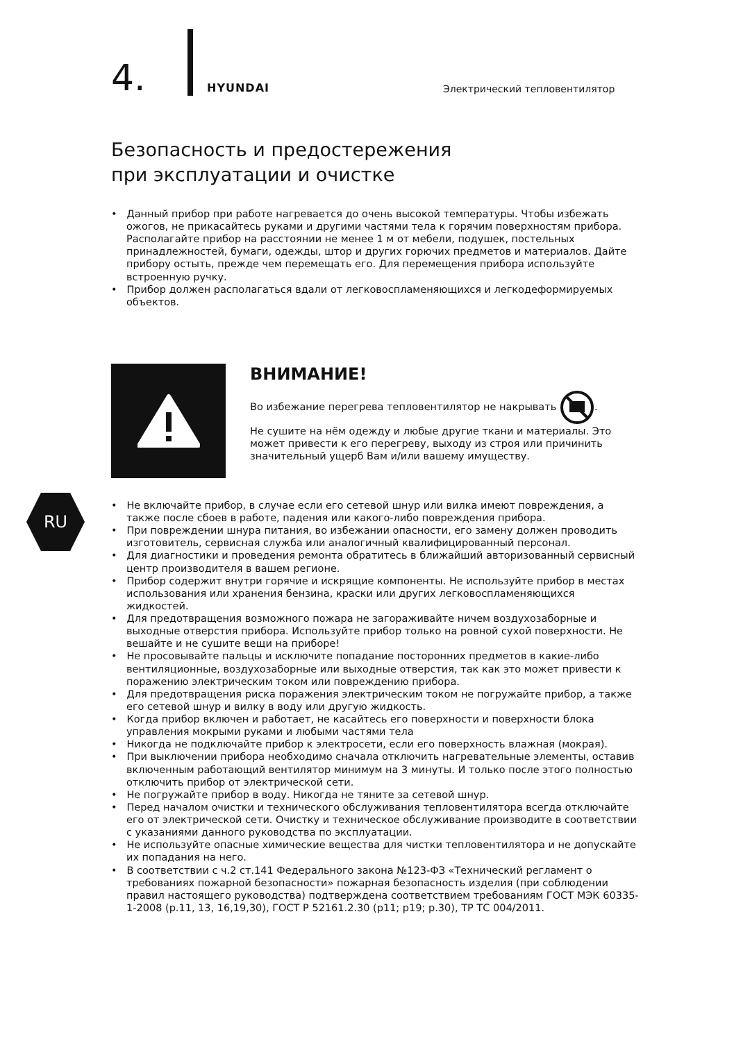4.
HYUNDAI
Электрический тепловентилятор
Безопасность и предостережения
при эксплуатации и очистке
• Данный прибор при работе нагревается до очень высокой температуры. Чтобы избежать ожогов, не прикасайтесь руками и другими частями тела к горячим поверхностям прибора. Располагайте прибор на расстоянии не менее 1 м от мебели, подушек, постельных принадлежностей, бумаги, одежды, штор и других горючих предметов и материалов. Дайте прибору остыть, прежде чем перемещать его. Для перемещения прибора используйте встроенную ручку.
• Прибор должен располагаться вдали от легковоспламеняющихся и легкодеформируемых объектов.
ВНИМАНИЕ!
Во избежание перегрева тепловентилятор не накрывать .
Не сушите на нём одежду и любые другие ткани и материалы. Это может привести к его перегреву, выходу из строя или причинить значительный ущерб Вам и/или вашему имуществу.
RU
• Не включайте прибор, в случае если его сетевой шнур или вилка имеют повреждения, а также после сбоев в работе, падения или какого-либо повреждения прибора.
• При повреждении шнура питания, во избежании опасности, его замену должен проводить изготовитель, сервисная служба или аналогичный квалифицированный персонал.
• Для диагностики и проведения ремонта обратитесь в ближайший авторизованный сервисный центр производителя в вашем регионе.
• Прибор содержит внутри горячие и искрящие компоненты. Не используйте прибор в местах использования или хранения бензина, краски или других легковоспламеняющихся жидкостей.
• Для предотвращения возможного пожара не загораживайте ничем воздухозаборные и выходные отверстия прибора. Используйте прибор только на ровной сухой поверхности. Не вешайте и не сушите вещи на приборе!
• Не просовывайте пальцы и исключите попадание посторонних предметов в какие-либо вентиляционные, воздухозаборные или выходные отверстия, так как это может привести к поражению электрическим током или повреждению прибора.
• Для предотвращения риска поражения электрическим током не погружайте прибор, а также его сетевой шнур и вилку в воду или другую жидкость.
• Когда прибор включен и работает, не касайтесь его поверхности и поверхности блока управления мокрыми руками и любыми частями тела
• Никогда не подключайте прибор к электросети, если его поверхность влажная (мокрая).
• При выключении прибора необходимо сначала отключить нагревательные элементы, оставив включенным работающий вентилятор минимум на 3 минуты. И только после этого полностью отключить прибор от электрической сети.
• Не погружайте прибор в воду. Никогда не тяните за сетевой шнур.
• Перед началом очистки и технического обслуживания тепловентилятора всегда отключайте его от электрической сети. Очистку и техническое обслуживание производите в соответствии с указаниями данного руководства по эксплуатации.
• Не используйте опасные химические вещества для чистки тепловентилятора и не допускайте их попадания на него.
• В соответствии с ч.2 ст.141 Федерального закона №123-ФЗ «Технический регламент о требованиях пожарной безопасности» пожарная безопасность изделия (при соблюдении правил настоящего руководства) подтверждена соответствием требованиям ГОСТ МЭК 60335-1-2008 (р.11, 13, 16,19,30), ГОСТ Р 52161.2.30 (р11; р19; р.30), ТР ТС 004/2011.